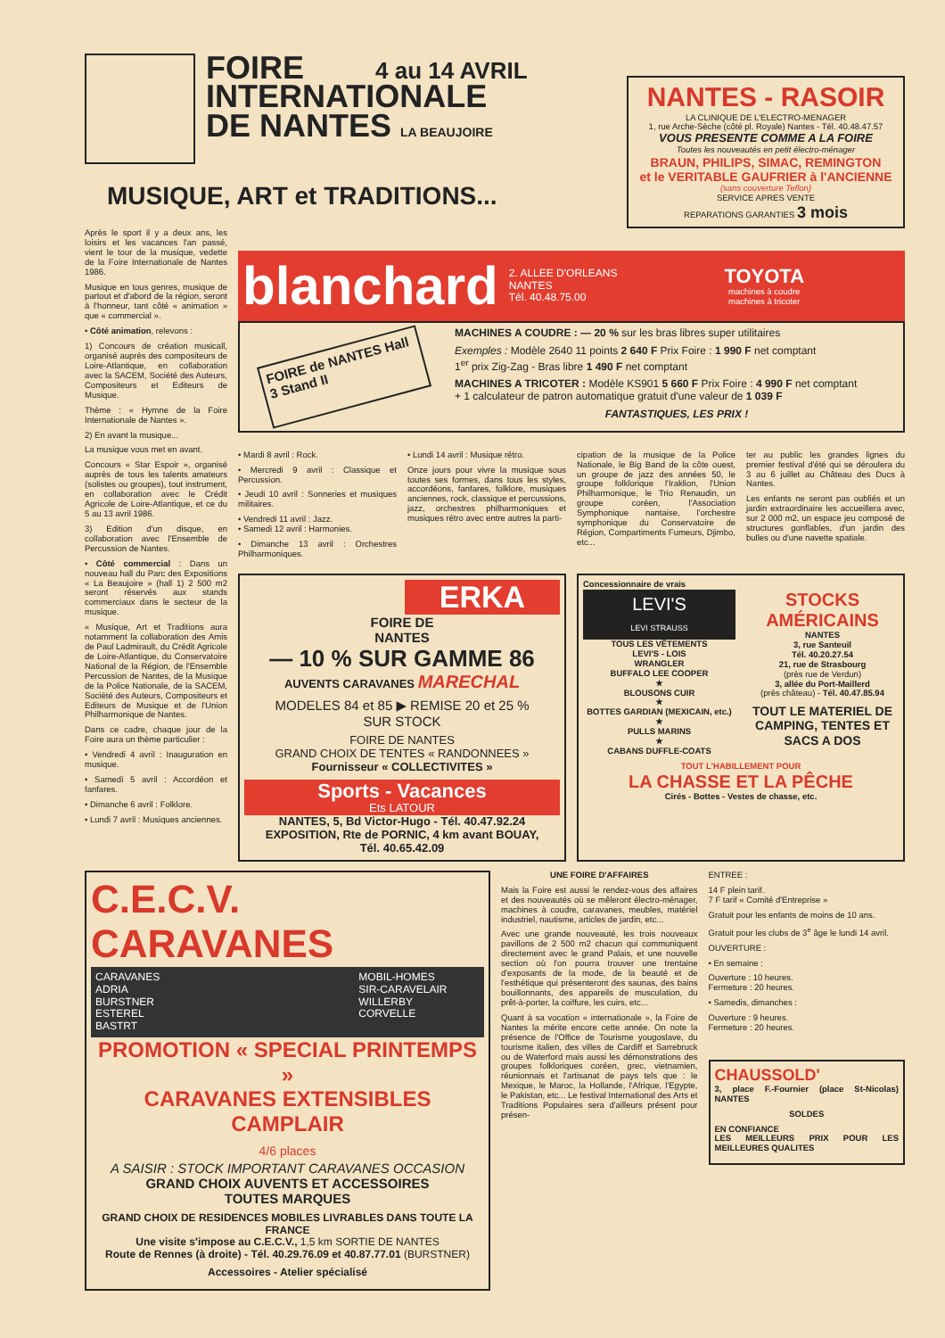FOIRE 4 au 14 AVRIL
INTERNATIONALE
DE NANTES LA BEAUJOIRE
MUSIQUE, ART et TRADITIONS...
NANTES - RASOIR
LA CLINIQUE DE L'ELECTRO-MENAGER
1, rue Arche-Sèche (côté pl. Royale) Nantes - Tél. 40.48.47.57
VOUS PRESENTE COMME A LA FOIRE
Toutes les nouveautés en petit électro-ménager
BRAUN, PHILIPS, SIMAC, REMINGTON
et le VERITABLE GAUFRIER à l'ANCIENNE
(sans couverture Teflon)
SERVICE APRES VENTE
REPARATIONS GARANTIES 3 mois
Après le sport il y a deux ans, les loisirs et les vacances l'an passé, vient le tour de la musique, vedette de la Foire Internationale de Nantes 1986.
Musique en tous genres, musique de partout et d'abord de la région, seront à l'honneur, tant côté « animation » que « commercial ».
• Côté animation, relevons :
1) Concours de création musicall, organisé auprès des compositeurs de Loire-Atlantique, en collaboration avec la SACEM, Société des Auteurs, Compositeurs et Editeurs de Musique.
Thème : « Hymne de la Foire Internationale de Nantes ».
2) En avant la musique...
La musique vous met en avant.
Concours « Star Espoir », organisé auprès de tous les talents amateurs (solistes ou groupes), tout instrument, en collaboration avec le Crédit Agricole de Loire-Atlantique, et ce du 5 au 13 avril 1986.
3) Edition d'un disque, en collaboration avec l'Ensemble de Percussion de Nantes.
• Côté commercial : Dans un nouveau hall du Parc des Expositions « La Beaujoire » (hall 1) 2 500 m2 seront réservés aux stands commerciaux dans le secteur de la musique.
« Musique, Art et Traditions aura notamment la collaboration des Amis de Paul Ladmirault, du Crédit Agricole de Loire-Atlantique, du Conservatoire National de la Région, de l'Ensemble Percussion de Nantes, de la Musique de la Police Nationale, de la SACEM, Société des Auteurs, Compositeurs et Editeurs de Musique et de l'Union Philharmonique de Nantes.
Dans ce cadre, chaque jour de la Foire aura un thème particulier :
• Vendredi 4 avril : Inauguration en musique.
• Samedi 5 avril : Accordéon et fanfares.
• Dimanche 6 avril : Folklore.
• Lundi 7 avril : Musiques anciennes.
blanchard
2. ALLEE D'ORLEANS
NANTES
Tél. 40.48.75.00
TOYOTA
machines à coudre
machines à tricoter
FOIRE de NANTES Hall 3 Stand II
MACHINES A COUDRE : — 20 % sur les bras libres super utilitaires
Exemples : Modèle 2640 11 points 2 640 F Prix Foire : 1 990 F net comptant
1<sup>er</sup> prix Zig-Zag - Bras libre 1 490 F net comptant
MACHINES A TRICOTER : Modèle KS901 5 660 F Prix Foire : 4 990 F net comptant
+ 1 calculateur de patron automatique gratuit d'une valeur de 1 039 F
FANTASTIQUES, LES PRIX !
• Mardi 8 avril : Rock.
• Mercredi 9 avril : Classique et Percussion.
• Jeudi 10 avril : Sonneries et musiques militaires.
• Vendredi 11 avril : Jazz.
• Samedi 12 avril : Harmonies.
• Dimanche 13 avril : Orchestres Philharmoniques.
• Lundi 14 avril : Musique rétro.
Onze jours pour vivre la musique sous toutes ses formes, dans tous les styles, accordéons, fanfares, folklore, musiques anciennes, rock, classique et percussions, jazz, orchestres philharmoniques et musiques rétro avec entre autres la parti-
cipation de la musique de la Police Nationale, le Big Band de la côte ouest, un groupe de jazz des années 50, le groupe folklorique l'Iraklion, l'Union Philharmonique, le Trio Renaudin, un groupe coréen, l'Association Symphonique nantaise, l'orchestre symphonique du Conservatoire de Région, Compartiments Fumeurs, Djimbo, etc...
ter au public les grandes lignes du premier festival d'été qui se déroulera du 3 au 6 juillet au Château des Ducs à Nantes.
Les enfants ne seront pas oubliés et un jardin extraordinaire les accueillera avec, sur 2 000 m2, un espace jeu composé de structures gonflables, d'un jardin des bulles ou d'une navette spatiale.
ERKA
FOIRE DE
NANTES
— 10 % SUR GAMME 86
AUVENTS CARAVANES MARECHAL
MODELES 84 et 85 ▶ REMISE 20 et 25 %
SUR STOCK
FOIRE DE NANTES
GRAND CHOIX DE TENTES « RANDONNEES »
Fournisseur « COLLECTIVITES »
Sports - Vacances
Ets LATOUR
NANTES, 5, Bd Victor-Hugo - Tél. 40.47.92.24
EXPOSITION, Rte de PORNIC, 4 km avant BOUAY,
Tél. 40.65.42.09
Concessionnaire de vrais
LEVI'S
LEVI STRAUSS
TOUS LES VÊTEMENTS
LEVI'S - LOIS
WRANGLER
BUFFALO LEE COOPER
★
BLOUSONS CUIR
★
BOTTES GARDIAN (MEXICAIN, etc.)
★
PULLS MARINS
★
CABANS DUFFLE-COATS
STOCKS AMÉRICAINS
NANTES
3, rue Santeuil
Tél. 40.20.27.54
21, rue de Strasbourg
(près rue de Verdun)
3, allée du Port-Maillerd
(près château) - Tél. 40.47.85.94
TOUT LE MATERIEL DE CAMPING, TENTES ET SACS A DOS
TOUT L'HABILLEMENT POUR
LA CHASSE ET LA PÊCHE
Cirés - Bottes - Vestes de chasse, etc.
C.E.C.V. CARAVANES
CARAVANES
ADRIA
BURSTNER
ESTEREL
BASTRT
MOBIL-HOMES
SIR-CARAVELAIR
WILLERBY
CORVELLE
PROMOTION « SPECIAL PRINTEMPS »
CARAVANES EXTENSIBLES CAMPLAIR
4/6 places
A SAISIR : STOCK IMPORTANT CARAVANES OCCASION
GRAND CHOIX AUVENTS ET ACCESSOIRES
TOUTES MARQUES
GRAND CHOIX DE RESIDENCES MOBILES LIVRABLES DANS TOUTE LA FRANCE
Une visite s'impose au C.E.C.V., 1,5 km SORTIE DE NANTES
Route de Rennes (à droite) - Tél. 40.29.76.09 et 40.87.77.01 (BURSTNER)
Accessoires - Atelier spécialisé
UNE FOIRE D'AFFAIRES
Mais la Foire est aussi le rendez-vous des affaires et des nouveautés où se mêleront électro-ménager, machines à coudre, caravanes, meubles, matériel industriel, nautisme, articles de jardin, etc...
Avec une grande nouveauté, les trois nouveaux pavillons de 2 500 m2 chacun qui communiquent directement avec le grand Palais, et une nouvelle section où l'on pourra trouver une trentaine d'exposants de la mode, de la beauté et de l'esthétique qui présenteront des saunas, des bains bouillonnants, des appareils de musculation, du prêt-à-porter, la coiffure, les cuirs, etc...
Quant à sa vocation « internationale », la Foire de Nantes la mérite encore cette année. On note la présence de l'Office de Tourisme yougoslave, du tourisme italien, des villes de Cardiff et Sarrebruck ou de Waterford mais aussi les démonstrations des groupes folkloriques coréen, grec, vietnamien, réunionnais et l'artisanat de pays tels que : le Mexique, le Maroc, la Hollande, l'Afrique, l'Egypte, le Pakistan, etc... Le festival International des Arts et Traditions Populaires sera d'ailleurs présent pour présen-
ENTREE :
14 F plein tarif.
7 F tarif « Comité d'Entreprise »
Gratuit pour les enfants de moins de 10 ans.
Gratuit pour les clubs de 3<sup>e</sup> âge le lundi 14 avril.
OUVERTURE :
• En semaine :
Ouverture : 10 heures.
Fermeture : 20 heures.
• Samedis, dimanches :
Ouverture : 9 heures.
Fermeture : 20 heures.
CHAUSSOLD'
3, place F.-Fournier (place St-Nicolas) NANTES
SOLDES
EN CONFIANCE
LES MEILLEURS PRIX POUR LES MEILLEURES QUALITES